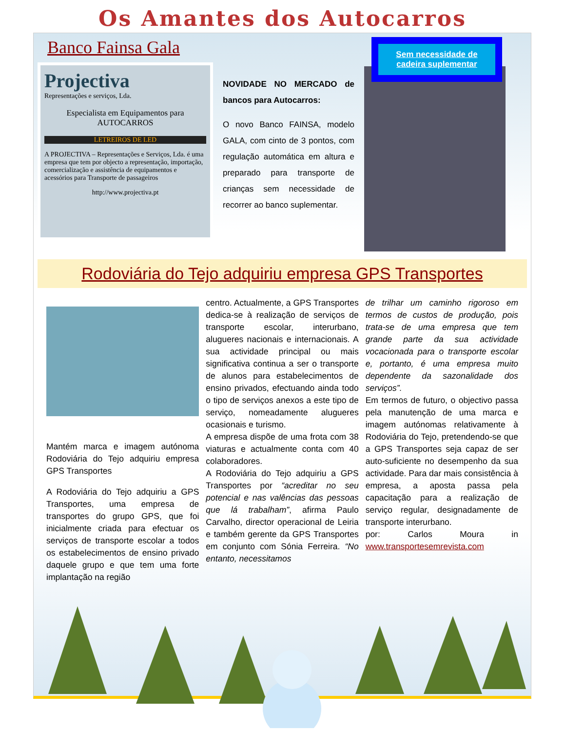Os Amantes dos Autocarros
Banco Fainsa Gala
Projectiva
Representações e serviços, Lda.
Especialista em Equipamentos para AUTOCARROS
LETREIROS DE LED
A PROJECTIVA – Representações e Serviços, Lda. é uma empresa que tem por objecto a representação, importação, comercialização e assistência de equipamentos e acessórios para Transporte de passageiros
http://www.projectiva.pt
NOVIDADE NO MERCADO de bancos para Autocarros:
O novo Banco FAINSA, modelo GALA, com cinto de 3 pontos, com regulação automática em altura e preparado para transporte de crianças sem necessidade de recorrer ao banco suplementar.
Sem necessidade de cadeira suplementar
Rodoviária do Tejo adquiriu empresa GPS Transportes
Mantém marca e imagem autónoma Rodoviária do Tejo adquiriu empresa GPS Transportes
A Rodoviária do Tejo adquiriu a GPS Transportes, uma empresa de transportes do grupo GPS, que foi inicialmente criada para efectuar os serviços de transporte escolar a todos os estabelecimentos de ensino privado daquele grupo e que tem uma forte implantação na região
centro. Actualmente, a GPS Transportes dedica-se à realização de serviços de transporte escolar, interurbano, alugueres nacionais e internacionais. A sua actividade principal ou mais significativa continua a ser o transporte de alunos para estabelecimentos de ensino privados, efectuando ainda todo o tipo de serviços anexos a este tipo de serviço, nomeadamente alugueres ocasionais e turismo.
A empresa dispõe de uma frota com 38 viaturas e actualmente conta com 40 colaboradores.
A Rodoviária do Tejo adquiriu a GPS Transportes por “acreditar no seu potencial e nas valências das pessoas que lá trabalham”, afirma Paulo Carvalho, director operacional de Leiria e também gerente da GPS Transportes em conjunto com Sónia Ferreira. “No entanto, necessitamos
de trilhar um caminho rigoroso em termos de custos de produção, pois trata-se de uma empresa que tem grande parte da sua actividade vocacionada para o transporte escolar e, portanto, é uma empresa muito dependente da sazonalidade dos serviços”.
Em termos de futuro, o objectivo passa pela manutenção de uma marca e imagem autónomas relativamente à Rodoviária do Tejo, pretendendo-se que a GPS Transportes seja capaz de ser auto-suficiente no desempenho da sua actividade. Para dar mais consistência à empresa, a aposta passa pela capacitação para a realização de serviço regular, designadamente de transporte interurbano.
por: Carlos Moura in www.transportesemrevista.com